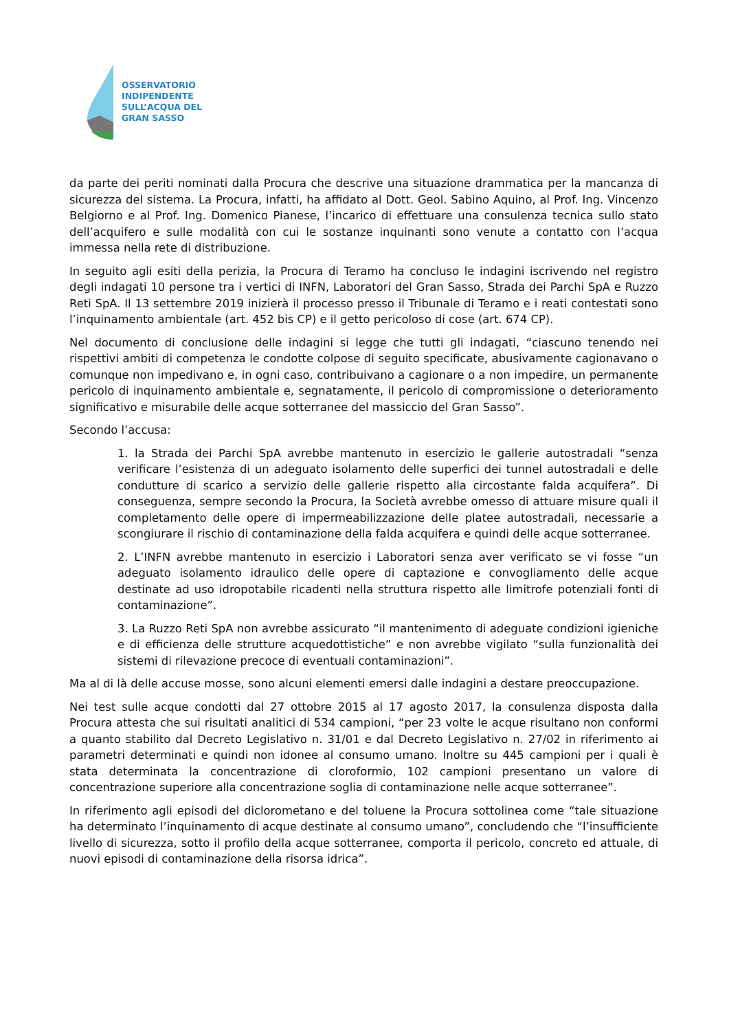OSSERVATORIO
INDIPENDENTE
SULL’ACQUA DEL
GRAN SASSO
da parte dei periti nominati dalla Procura che descrive una situazione drammatica per la mancanza di sicurezza del sistema. La Procura, infatti, ha affidato al Dott. Geol. Sabino Aquino, al Prof. Ing. Vincenzo Belgiorno e al Prof. Ing. Domenico Pianese, l’incarico di effettuare una consulenza tecnica sullo stato dell’acquifero e sulle modalità con cui le sostanze inquinanti sono venute a contatto con l’acqua immessa nella rete di distribuzione.
In seguito agli esiti della perizia, la Procura di Teramo ha concluso le indagini iscrivendo nel registro degli indagati 10 persone tra i vertici di INFN, Laboratori del Gran Sasso, Strada dei Parchi SpA e Ruzzo Reti SpA. Il 13 settembre 2019 inizierà il processo presso il Tribunale di Teramo e i reati contestati sono l’inquinamento ambientale (art. 452 bis CP) e il getto pericoloso di cose (art. 674 CP).
Nel documento di conclusione delle indagini si legge che tutti gli indagati, “ciascuno tenendo nei rispettivi ambiti di competenza le condotte colpose di seguito specificate, abusivamente cagionavano o comunque non impedivano e, in ogni caso, contribuivano a cagionare o a non impedire, un permanente pericolo di inquinamento ambientale e, segnatamente, il pericolo di compromissione o deterioramento significativo e misurabile delle acque sotterranee del massiccio del Gran Sasso”.
Secondo l’accusa:
1. la Strada dei Parchi SpA avrebbe mantenuto in esercizio le gallerie autostradali “senza verificare l’esistenza di un adeguato isolamento delle superfici dei tunnel autostradali e delle condutture di scarico a servizio delle gallerie rispetto alla circostante falda acquifera”. Di conseguenza, sempre secondo la Procura, la Società avrebbe omesso di attuare misure quali il completamento delle opere di impermeabilizzazione delle platee autostradali, necessarie a scongiurare il rischio di contaminazione della falda acquifera e quindi delle acque sotterranee.
2. L’INFN avrebbe mantenuto in esercizio i Laboratori senza aver verificato se vi fosse “un adeguato isolamento idraulico delle opere di captazione e convogliamento delle acque destinate ad uso idropotabile ricadenti nella struttura rispetto alle limitrofe potenziali fonti di contaminazione”.
3. La Ruzzo Reti SpA non avrebbe assicurato “il mantenimento di adeguate condizioni igieniche e di efficienza delle strutture acquedottistiche” e non avrebbe vigilato “sulla funzionalità dei sistemi di rilevazione precoce di eventuali contaminazioni”.
Ma al di là delle accuse mosse, sono alcuni elementi emersi dalle indagini a destare preoccupazione.
Nei test sulle acque condotti dal 27 ottobre 2015 al 17 agosto 2017, la consulenza disposta dalla Procura attesta che sui risultati analitici di 534 campioni, “per 23 volte le acque risultano non conformi a quanto stabilito dal Decreto Legislativo n. 31/01 e dal Decreto Legislativo n. 27/02 in riferimento ai parametri determinati e quindi non idonee al consumo umano. Inoltre su 445 campioni per i quali è stata determinata la concentrazione di cloroformio, 102 campioni presentano un valore di concentrazione superiore alla concentrazione soglia di contaminazione nelle acque sotterranee”.
In riferimento agli episodi del diclorometano e del toluene la Procura sottolinea come “tale situazione ha determinato l’inquinamento di acque destinate al consumo umano”, concludendo che “l’insufficiente livello di sicurezza, sotto il profilo della acque sotterranee, comporta il pericolo, concreto ed attuale, di nuovi episodi di contaminazione della risorsa idrica”.